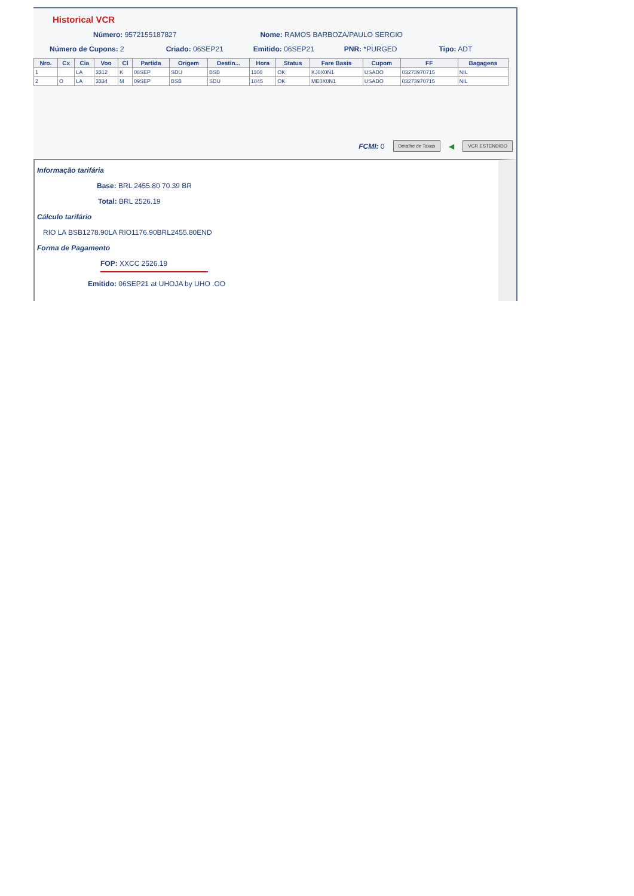Historical VCR
Número: 9572155187827 Nome: RAMOS BARBOZA/PAULO SERGIO
Número de Cupons: 2 Criado: 06SEP21 Emitido: 06SEP21 PNR: *PURGED Tipo: ADT
| Nro. | Cx | Cia | Voo | Cl | Partida | Origem | Destin... | Hora | Status | Fare Basis | Cupom | FF | Bagagens |
| --- | --- | --- | --- | --- | --- | --- | --- | --- | --- | --- | --- | --- | --- |
| 1 | | LA | 3312 | K | 08SEP | SDU | BSB | 1100 | OK | KJ0X0N1 | USADO | 03273970715 | NIL |
| 2 | O | LA | 3334 | M | 09SEP | BSB | SDU | 1845 | OK | ME0X0N1 | USADO | 03273970715 | NIL |
FCMI: 0 Detalhe de Taxas ◀ VCR ESTENDIDO
Informação tarifária
Base: BRL 2455.80 70.39 BR
Total: BRL 2526.19
Cálculo tarifário
RIO LA BSB1278.90LA RIO1176.90BRL2455.80END
Forma de Pagamento
FOP: XXCC 2526.19
Emitido: 06SEP21 at UHOJA by UHO .OO